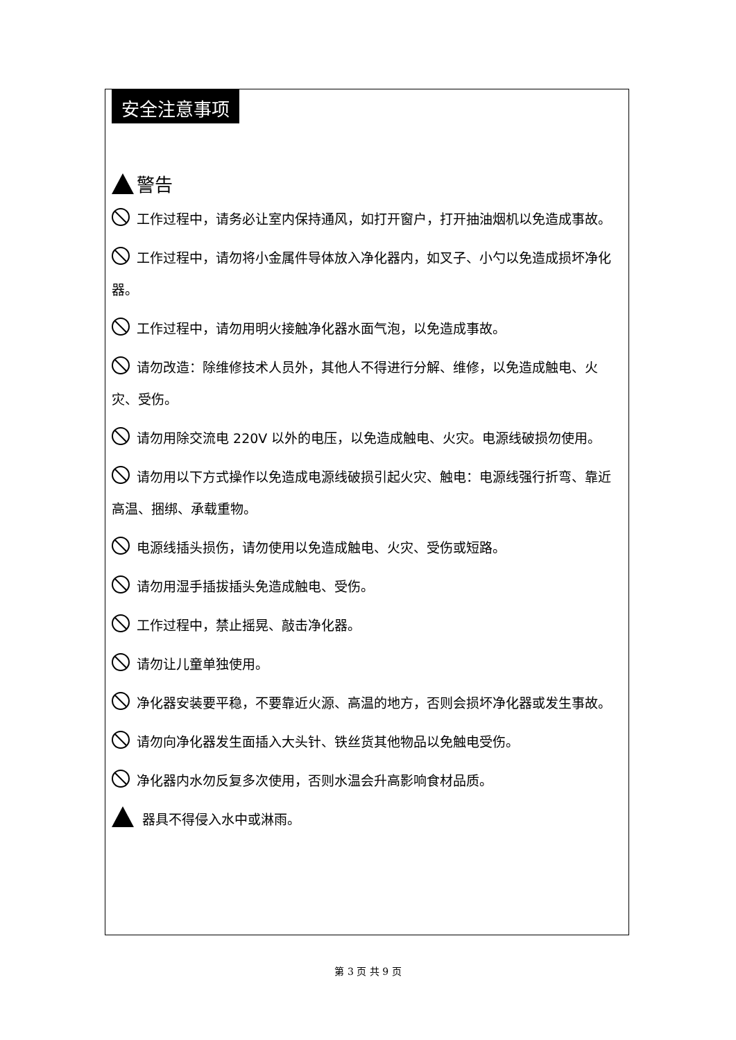安全注意事项
警告
工作过程中，请务必让室内保持通风，如打开窗户，打开抽油烟机以免造成事故。
工作过程中，请勿将小金属件导体放入净化器内，如叉子、小勺以免造成损坏净化器。
工作过程中，请勿用明火接触净化器水面气泡，以免造成事故。
请勿改造：除维修技术人员外，其他人不得进行分解、维修，以免造成触电、火灾、受伤。
请勿用除交流电 220V 以外的电压，以免造成触电、火灾。电源线破损勿使用。
请勿用以下方式操作以免造成电源线破损引起火灾、触电：电源线强行折弯、靠近高温、捆绑、承载重物。
电源线插头损伤，请勿使用以免造成触电、火灾、受伤或短路。
请勿用湿手插拔插头免造成触电、受伤。
工作过程中，禁止摇晃、敲击净化器。
请勿让儿童单独使用。
净化器安装要平稳，不要靠近火源、高温的地方，否则会损坏净化器或发生事故。
请勿向净化器发生面插入大头针、铁丝货其他物品以免触电受伤。
净化器内水勿反复多次使用，否则水温会升高影响食材品质。
器具不得侵入水中或淋雨。
第 3 页 共 9 页